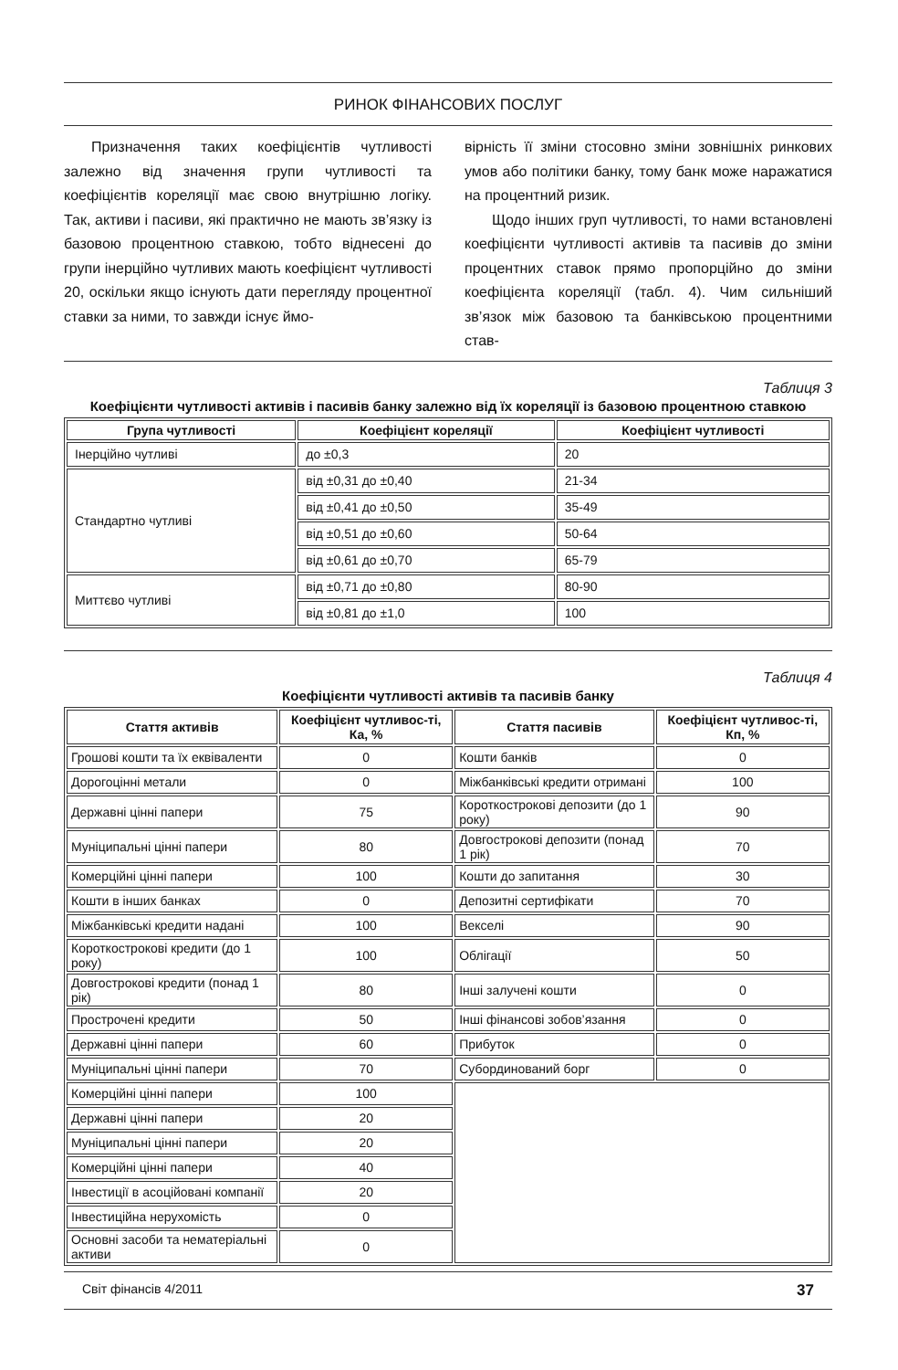РИНОК ФІНАНСОВИХ ПОСЛУГ
Призначення таких коефіцієнтів чутливості залежно від значення групи чутливості та коефіцієнтів кореляції має свою внутрішню логіку. Так, активи і пасиви, які практично не мають зв’язку із базовою процентною ставкою, тобто віднесені до групи інерційно чутливих мають коефіцієнт чутливості 20, оскільки якщо існують дати перегляду процентної ставки за ними, то завжди існує ймо-
вірність її зміни стосовно зміни зовнішніх ринкових умов або політики банку, тому банк може наражатися на процентний ризик.
Щодо інших груп чутливості, то нами встановлені коефіцієнти чутливості активів та пасивів до зміни процентних ставок прямо пропорційно до зміни коефіцієнта кореляції (табл. 4). Чим сильніший зв’язок між базовою та банківською процентними став-
Таблиця 3
Коефіцієнти чутливості активів і пасивів банку залежно від їх кореляції із базовою процентною ставкою
| Група чутливості | Коефіцієнт кореляції | Коефіцієнт чутливості |
| --- | --- | --- |
| Інерційно чутливі | до ±0,3 | 20 |
| Стандартно чутливі | від ±0,31 до ±0,40 | 21-34 |
| | від ±0,41 до ±0,50 | 35-49 |
| | від ±0,51 до ±0,60 | 50-64 |
| | від ±0,61 до ±0,70 | 65-79 |
| Миттєво чутливі | від ±0,71 до ±0,80 | 80-90 |
| | від ±0,81 до ±1,0 | 100 |
Таблиця 4
Коефіцієнти чутливості активів та пасивів банку
| Стаття активів | Коефіцієнт чутливос-ті, Ка, % | Стаття пасивів | Коефіцієнт чутливос-ті, Кп, % |
| --- | --- | --- | --- |
| Грошові кошти та їх еквіваленти | 0 | Кошти банків | 0 |
| Дорогоцінні метали | 0 | Міжбанківські кредити отримані | 100 |
| Державні цінні папери | 75 | Короткострокові депозити (до 1 року) | 90 |
| Муніципальні цінні папери | 80 | Довгострокові депозити (понад 1 рік) | 70 |
| Комерційні цінні папери | 100 | Кошти до запитання | 30 |
| Кошти в інших банках | 0 | Депозитні сертифікати | 70 |
| Міжбанківські кредити надані | 100 | Векселі | 90 |
| Короткострокові кредити (до 1 року) | 100 | Облігації | 50 |
| Довгострокові кредити (понад 1 рік) | 80 | Інші залучені кошти | 0 |
| Прострочені кредити | 50 | Інші фінансові зобов’язання | 0 |
| Державні цінні папери | 60 | Прибуток | 0 |
| Муніципальні цінні папери | 70 | Субординований борг | 0 |
| Комерційні цінні папери | 100 | | |
| Державні цінні папери | 20 | | |
| Муніципальні цінні папери | 20 | | |
| Комерційні цінні папери | 40 | | |
| Інвестиції в асоційовані компанії | 20 | | |
| Інвестиційна нерухомість | 0 | | |
| Основні засоби та нематеріальні активи | 0 | | |
Світ фінансів 4/2011 37